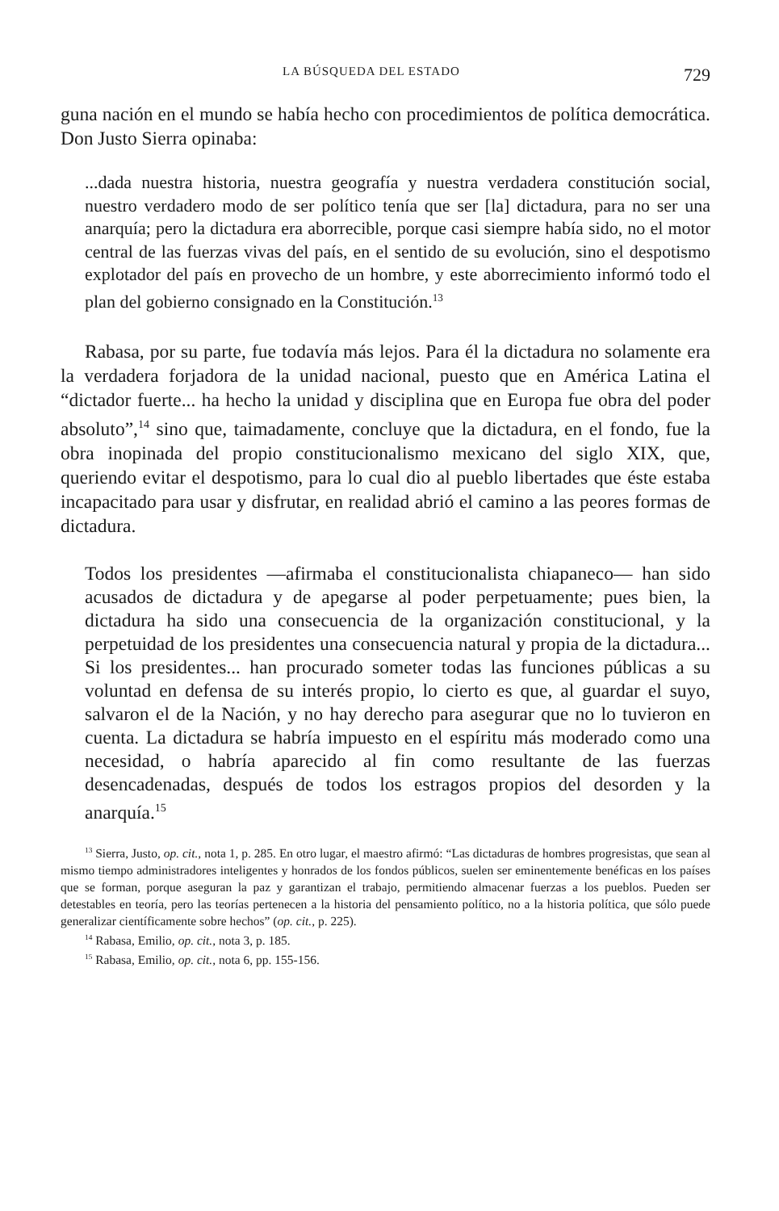LA BÚSQUEDA DEL ESTADO 729
guna nación en el mundo se había hecho con procedimientos de política democrática. Don Justo Sierra opinaba:
...dada nuestra historia, nuestra geografía y nuestra verdadera constitución social, nuestro verdadero modo de ser político tenía que ser [la] dictadura, para no ser una anarquía; pero la dictadura era aborrecible, porque casi siempre había sido, no el motor central de las fuerzas vivas del país, en el sentido de su evolución, sino el despotismo explotador del país en provecho de un hombre, y este aborrecimiento informó todo el plan del gobierno consignado en la Constitución.<sup>13</sup>
Rabasa, por su parte, fue todavía más lejos. Para él la dictadura no solamente era la verdadera forjadora de la unidad nacional, puesto que en América Latina el “dictador fuerte... ha hecho la unidad y disciplina que en Europa fue obra del poder absoluto”,<sup>14</sup> sino que, taimadamente, concluye que la dictadura, en el fondo, fue la obra inopinada del propio constitucionalismo mexicano del siglo XIX, que, queriendo evitar el despotismo, para lo cual dio al pueblo libertades que éste estaba incapacitado para usar y disfrutar, en realidad abrió el camino a las peores formas de dictadura.
Todos los presidentes —afirmaba el constitucionalista chiapaneco— han sido acusados de dictadura y de apegarse al poder perpetuamente; pues bien, la dictadura ha sido una consecuencia de la organización constitucional, y la perpetuidad de los presidentes una consecuencia natural y propia de la dictadura... Si los presidentes... han procurado someter todas las funciones públicas a su voluntad en defensa de su interés propio, lo cierto es que, al guardar el suyo, salvaron el de la Nación, y no hay derecho para asegurar que no lo tuvieron en cuenta. La dictadura se habría impuesto en el espíritu más moderado como una necesidad, o habría aparecido al fin como resultante de las fuerzas desencadenadas, después de todos los estragos propios del desorden y la anarquía.<sup>15</sup>
<sup>13</sup> Sierra, Justo, op. cit., nota 1, p. 285. En otro lugar, el maestro afirmó: “Las dictaduras de hombres progresistas, que sean al mismo tiempo administradores inteligentes y honrados de los fondos públicos, suelen ser eminentemente benéficas en los países que se forman, porque aseguran la paz y garantizan el trabajo, permitiendo almacenar fuerzas a los pueblos. Pueden ser detestables en teoría, pero las teorías pertenecen a la historia del pensamiento político, no a la historia política, que sólo puede generalizar científicamente sobre hechos” (op. cit., p. 225).
<sup>14</sup> Rabasa, Emilio, op. cit., nota 3, p. 185.
<sup>15</sup> Rabasa, Emilio, op. cit., nota 6, pp. 155-156.